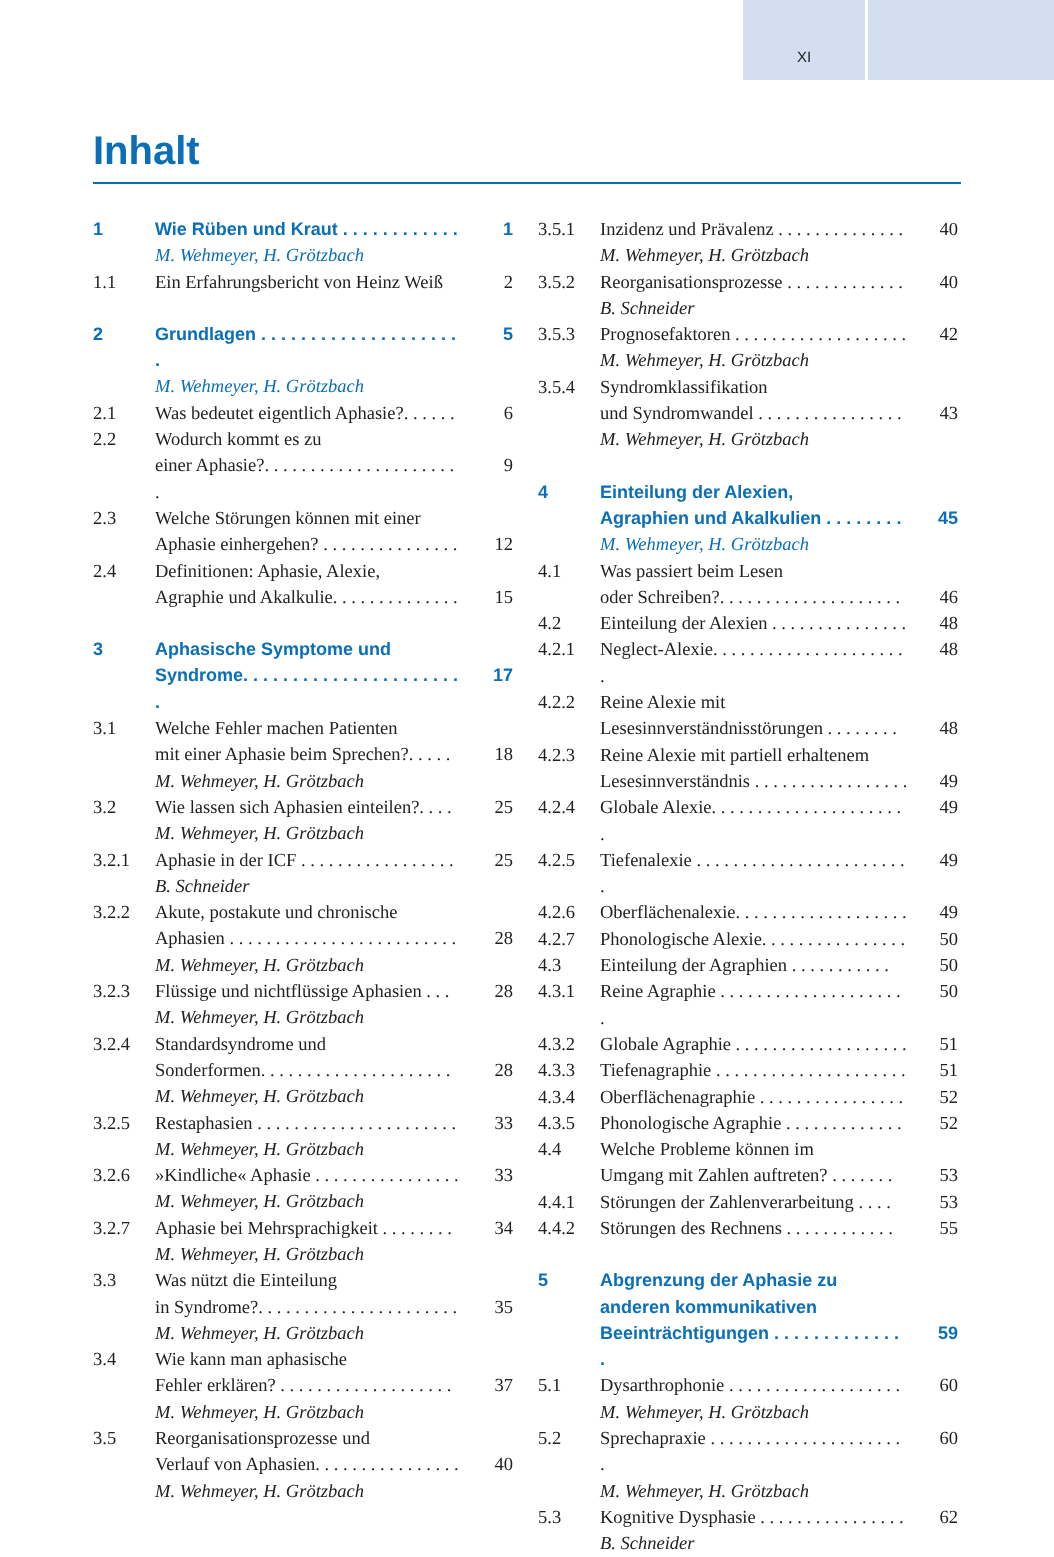XI
Inhalt
1 Wie Rüben und Kraut . . . . . . . . . . . . 1
M. Wehmeyer, H. Grötzbach
1.1 Ein Erfahrungsbericht von Heinz Weiß 2
2 Grundlagen . . . . . . . . . . . . . . . . . . . . . 5
M. Wehmeyer, H. Grötzbach
2.1 Was bedeutet eigentlich Aphasie?. . . . . . 6
2.2 Wodurch kommt es zu
einer Aphasie?. . . . . . . . . . . . . . . . . . . . . .
9
2.3 Welche Störungen können mit einer
Aphasie einhergehen? . . . . . . . . . . . . . . .
12
2.4 Definitionen: Aphasie, Alexie,
Agraphie und Akalkulie. . . . . . . . . . . . . .
15
3 Aphasische Symptome und
Syndrome. . . . . . . . . . . . . . . . . . . . . . .
17
3.1 Welche Fehler machen Patienten
mit einer Aphasie beim Sprechen?. . . . .
M. Wehmeyer, H. Grötzbach
18
3.2 Wie lassen sich Aphasien einteilen?. . . .
M. Wehmeyer, H. Grötzbach 25
3.2.1 Aphasie in der ICF . . . . . . . . . . . . . . . . .
B. Schneider 25
3.2.2 Akute, postakute und chronische
Aphasien . . . . . . . . . . . . . . . . . . . . . . . . .
M. Wehmeyer, H. Grötzbach
28
3.2.3 Flüssige und nichtflüssige Aphasien . . .
M. Wehmeyer, H. Grötzbach 28
3.2.4 Standardsyndrome und
Sonderformen. . . . . . . . . . . . . . . . . . . . .
M. Wehmeyer, H. Grötzbach
28
3.2.5 Restaphasien . . . . . . . . . . . . . . . . . . . . . .
M. Wehmeyer, H. Grötzbach 33
3.2.6 »Kindliche« Aphasie . . . . . . . . . . . . . . . .
M. Wehmeyer, H. Grötzbach 33
3.2.7 Aphasie bei Mehrsprachigkeit . . . . . . . .
M. Wehmeyer, H. Grötzbach 34
3.3 Was nützt die Einteilung
in Syndrome?. . . . . . . . . . . . . . . . . . . . . .
M. Wehmeyer, H. Grötzbach
35
3.4 Wie kann man aphasische
Fehler erklären? . . . . . . . . . . . . . . . . . . .
M. Wehmeyer, H. Grötzbach
37
3.5 Reorganisationsprozesse und
Verlauf von Aphasien. . . . . . . . . . . . . . . .
M. Wehmeyer, H. Grötzbach
40
3.5.1 Inzidenz und Prävalenz . . . . . . . . . . . . . .
M. Wehmeyer, H. Grötzbach 40
3.5.2 Reorganisationsprozesse . . . . . . . . . . . . .
B. Schneider 40
3.5.3 Prognosefaktoren . . . . . . . . . . . . . . . . . . .
M. Wehmeyer, H. Grötzbach 42
3.5.4 Syndromklassifikation
und Syndromwandel . . . . . . . . . . . . . . . .
M. Wehmeyer, H. Grötzbach
43
4 Einteilung der Alexien,
Agraphien und Akalkulien . . . . . . . .
45
M. Wehmeyer, H. Grötzbach
4.1 Was passiert beim Lesen
oder Schreiben?. . . . . . . . . . . . . . . . . . . .
46
4.2 Einteilung der Alexien . . . . . . . . . . . . . . . 48
4.2.1 Neglect-Alexie. . . . . . . . . . . . . . . . . . . . . . 48
4.2.2 Reine Alexie mit
Lesesinnverständnisstörungen . . . . . . . .
48
4.2.3 Reine Alexie mit partiell erhaltenem
Lesesinnverständnis . . . . . . . . . . . . . . . . .
49
4.2.4 Globale Alexie. . . . . . . . . . . . . . . . . . . . . . 49
4.2.5 Tiefenalexie . . . . . . . . . . . . . . . . . . . . . . . . 49
4.2.6 Oberflächenalexie. . . . . . . . . . . . . . . . . . . 49
4.2.7 Phonologische Alexie. . . . . . . . . . . . . . . . 50
4.3 Einteilung der Agraphien . . . . . . . . . . . 50
4.3.1 Reine Agraphie . . . . . . . . . . . . . . . . . . . . . 50
4.3.2 Globale Agraphie . . . . . . . . . . . . . . . . . . . 51
4.3.3 Tiefenagraphie . . . . . . . . . . . . . . . . . . . . . 51
4.3.4 Oberflächenagraphie . . . . . . . . . . . . . . . . 52
4.3.5 Phonologische Agraphie . . . . . . . . . . . . . 52
4.4 Welche Probleme können im
Umgang mit Zahlen auftreten? . . . . . . .
53
4.4.1 Störungen der Zahlenverarbeitung . . . . 53
4.4.2 Störungen des Rechnens . . . . . . . . . . . . 55
5 Abgrenzung der Aphasie zu
anderen kommunikativen
Beeinträchtigungen . . . . . . . . . . . . . .
59
5.1 Dysarthrophonie . . . . . . . . . . . . . . . . . . .
M. Wehmeyer, H. Grötzbach 60
5.2 Sprechapraxie . . . . . . . . . . . . . . . . . . . . . .
M. Wehmeyer, H. Grötzbach 60
5.3 Kognitive Dysphasie . . . . . . . . . . . . . . . .
B. Schneider 62